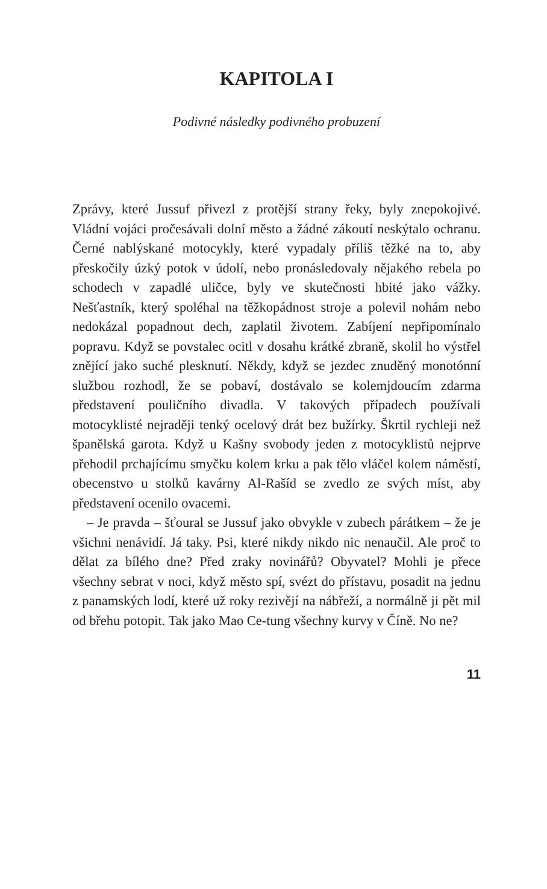KAPITOLA I
Podivné následky podivného probuzení
Zprávy, které Jussuf přivezl z protější strany řeky, byly znepokojivé. Vládní vojáci pročesávali dolní město a žádné zákoutí neskýtalo ochranu. Černé nablýskané motocykly, které vypadaly příliš těžké na to, aby přeskočily úzký potok v údolí, nebo pronásledovaly nějakého rebela po schodech v zapadlé uličce, byly ve skutečnosti hbité jako vážky. Nešťastník, který spoléhal na těžkopádnost stroje a polevil nohám nebo nedokázal popadnout dech, zaplatil životem. Zabíjení nepřipomínalo popravu. Když se povstalec ocitl v dosahu krátké zbraně, skolil ho výstřel znějící jako suché plesknutí. Někdy, když se jezdec znuděný monotónní službou rozhodl, že se pobaví, dostávalo se kolemjdoucím zdarma představení pouličního divadla. V takových případech používali motocyklisté nejraději tenký ocelový drát bez bužírky. Škrtil rychleji než španělská garota. Když u Kašny svobody jeden z motocyklistů nejprve přehodil prchajícímu smyčku kolem krku a pak tělo vláčel kolem náměstí, obecenstvo u stolků kavárny Al-Rašíd se zvedlo ze svých míst, aby představení ocenilo ovacemi.
– Je pravda – šťoural se Jussuf jako obvykle v zubech párátkem – že je všichni nenávidí. Já taky. Psi, které nikdy nikdo nic nenaučil. Ale proč to dělat za bílého dne? Před zraky novinářů? Obyvatel? Mohli je přece všechny sebrat v noci, když město spí, svézt do přístavu, posadit na jednu z panamských lodí, které už roky rezivějí na nábřeží, a normálně ji pět mil od břehu potopit. Tak jako Mao Ce-tung všechny kurvy v Číně. No ne?
11